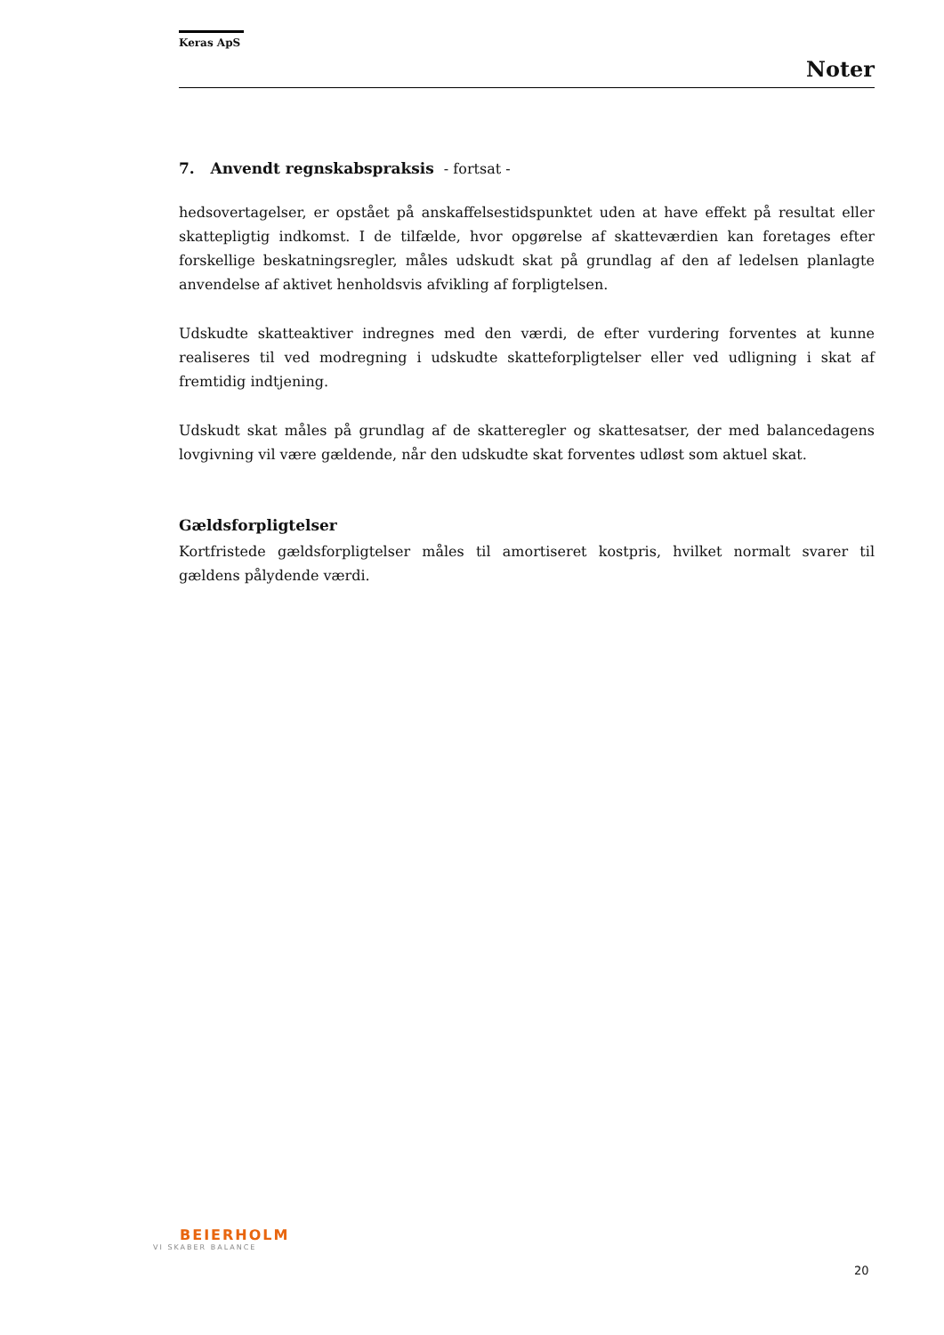Keras ApS
Noter
7. Anvendt regnskabspraksis - fortsat -
hedsovertagelser, er opstået på anskaffelsestidspunktet uden at have effekt på resultat eller skattepligtig indkomst. I de tilfælde, hvor opgørelse af skatteværdien kan foretages efter forskellige beskatningsregler, måles udskudt skat på grundlag af den af ledelsen planlagte anvendelse af aktivet henholdsvis afvikling af forpligtelsen.
Udskudte skatteaktiver indregnes med den værdi, de efter vurdering forventes at kunne realiseres til ved modregning i udskudte skatteforpligtelser eller ved udligning i skat af fremtidig indtjening.
Udskudt skat måles på grundlag af de skatteregler og skattesatser, der med balancedagens lovgivning vil være gældende, når den udskudte skat forventes udløst som aktuel skat.
Gældsforpligtelser
Kortfristede gældsforpligtelser måles til amortiseret kostpris, hvilket normalt svarer til gældens pålydende værdi.
BEIERHOLM
VI SKABER BALANCE
20